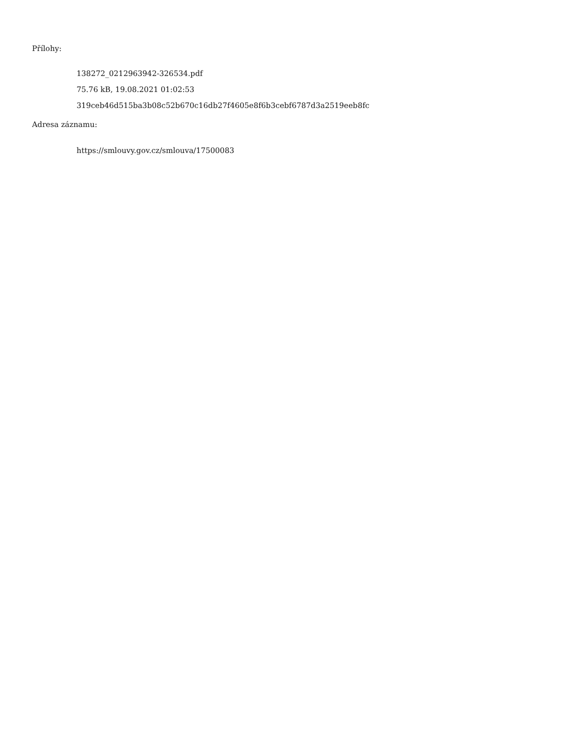Přílohy:
138272_0212963942-326534.pdf
75.76 kB, 19.08.2021 01:02:53
319ceb46d515ba3b08c52b670c16db27f4605e8f6b3cebf6787d3a2519eeb8fc
Adresa záznamu:
https://smlouvy.gov.cz/smlouva/17500083